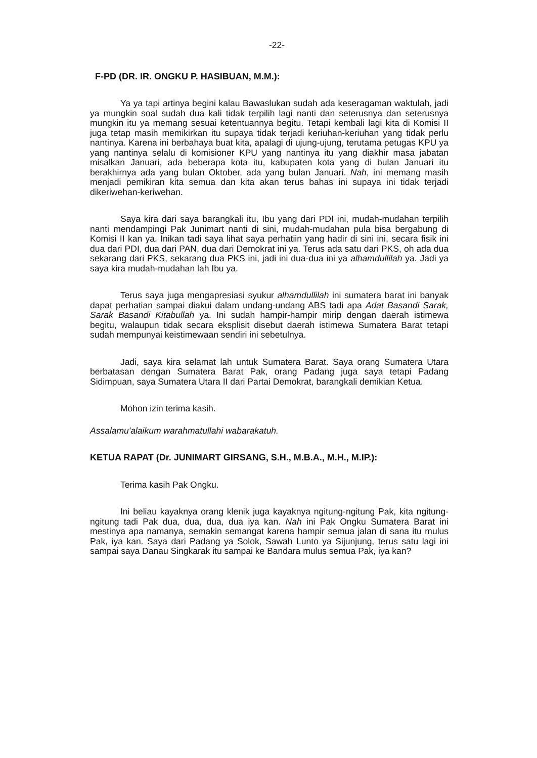-22-
F-PD (DR. IR. ONGKU P. HASIBUAN, M.M.):
Ya ya tapi artinya begini kalau Bawaslukan sudah ada keseragaman waktulah, jadi ya mungkin soal sudah dua kali tidak terpilih lagi nanti dan seterusnya dan seterusnya mungkin itu ya memang sesuai ketentuannya begitu. Tetapi kembali lagi kita di Komisi II juga tetap masih memikirkan itu supaya tidak terjadi keriuhan-keriuhan yang tidak perlu nantinya. Karena ini berbahaya buat kita, apalagi di ujung-ujung, terutama petugas KPU ya yang nantinya selalu di komisioner KPU yang nantinya itu yang diakhir masa jabatan misalkan Januari, ada beberapa kota itu, kabupaten kota yang di bulan Januari itu berakhirnya ada yang bulan Oktober, ada yang bulan Januari. Nah, ini memang masih menjadi pemikiran kita semua dan kita akan terus bahas ini supaya ini tidak terjadi dikeriwehan-keriwehan.
Saya kira dari saya barangkali itu, Ibu yang dari PDI ini, mudah-mudahan terpilih nanti mendampingi Pak Junimart nanti di sini, mudah-mudahan pula bisa bergabung di Komisi II kan ya. Inikan tadi saya lihat saya perhatiin yang hadir di sini ini, secara fisik ini dua dari PDI, dua dari PAN, dua dari Demokrat ini ya. Terus ada satu dari PKS, oh ada dua sekarang dari PKS, sekarang dua PKS ini, jadi ini dua-dua ini ya alhamdullilah ya. Jadi ya saya kira mudah-mudahan lah Ibu ya.
Terus saya juga mengapresiasi syukur alhamdullilah ini sumatera barat ini banyak dapat perhatian sampai diakui dalam undang-undang ABS tadi apa Adat Basandi Sarak, Sarak Basandi Kitabullah ya. Ini sudah hampir-hampir mirip dengan daerah istimewa begitu, walaupun tidak secara eksplisit disebut daerah istimewa Sumatera Barat tetapi sudah mempunyai keistimewaan sendiri ini sebetulnya.
Jadi, saya kira selamat lah untuk Sumatera Barat. Saya orang Sumatera Utara berbatasan dengan Sumatera Barat Pak, orang Padang juga saya tetapi Padang Sidimpuan, saya Sumatera Utara II dari Partai Demokrat, barangkali demikian Ketua.
Mohon izin terima kasih.
Assalamu'alaikum warahmatullahi wabarakatuh.
KETUA RAPAT (Dr. JUNIMART GIRSANG, S.H., M.B.A., M.H., M.IP.):
Terima kasih Pak Ongku.
Ini beliau kayaknya orang klenik juga kayaknya ngitung-ngitung Pak, kita ngitung-ngitung tadi Pak dua, dua, dua, dua iya kan. Nah ini Pak Ongku Sumatera Barat ini mestinya apa namanya, semakin semangat karena hampir semua jalan di sana itu mulus Pak, iya kan. Saya dari Padang ya Solok, Sawah Lunto ya Sijunjung, terus satu lagi ini sampai saya Danau Singkarak itu sampai ke Bandara mulus semua Pak, iya kan?